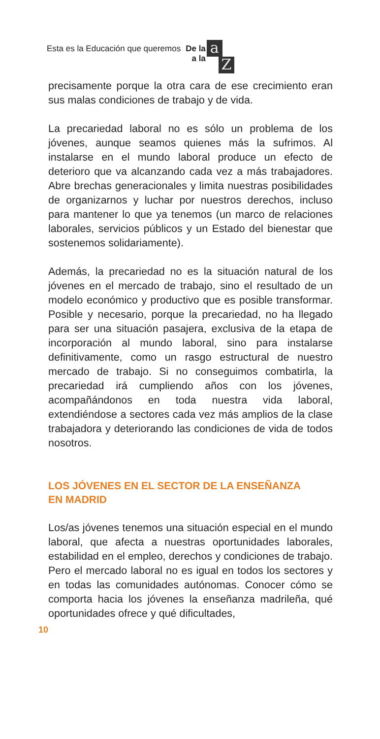Esta es la Educación que queremos De la
a la a Z
precisamente porque la otra cara de ese crecimiento eran sus malas condiciones de trabajo y de vida.
La precariedad laboral no es sólo un problema de los jóvenes, aunque seamos quienes más la sufrimos. Al instalarse en el mundo laboral produce un efecto de deterioro que va alcanzando cada vez a más trabajadores. Abre brechas generacionales y limita nuestras posibilidades de organizarnos y luchar por nuestros derechos, incluso para mantener lo que ya tenemos (un marco de relaciones laborales, servicios públicos y un Estado del bienestar que sostenemos solidariamente).
Además, la precariedad no es la situación natural de los jóvenes en el mercado de trabajo, sino el resultado de un modelo económico y productivo que es posible transformar. Posible y necesario, porque la precariedad, no ha llegado para ser una situación pasajera, exclusiva de la etapa de incorporación al mundo laboral, sino para instalarse definitivamente, como un rasgo estructural de nuestro mercado de trabajo. Si no conseguimos combatirla, la precariedad irá cumpliendo años con los jóvenes, acompañándonos en toda nuestra vida laboral, extendiéndose a sectores cada vez más amplios de la clase trabajadora y deteriorando las condiciones de vida de todos nosotros.
LOS JÓVENES EN EL SECTOR DE LA ENSEÑANZA
EN MADRID
Los/as jóvenes tenemos una situación especial en el mundo laboral, que afecta a nuestras oportunidades laborales, estabilidad en el empleo, derechos y condiciones de trabajo. Pero el mercado laboral no es igual en todos los sectores y en todas las comunidades autónomas. Conocer cómo se comporta hacia los jóvenes la enseñanza madrileña, qué oportunidades ofrece y qué dificultades,
10